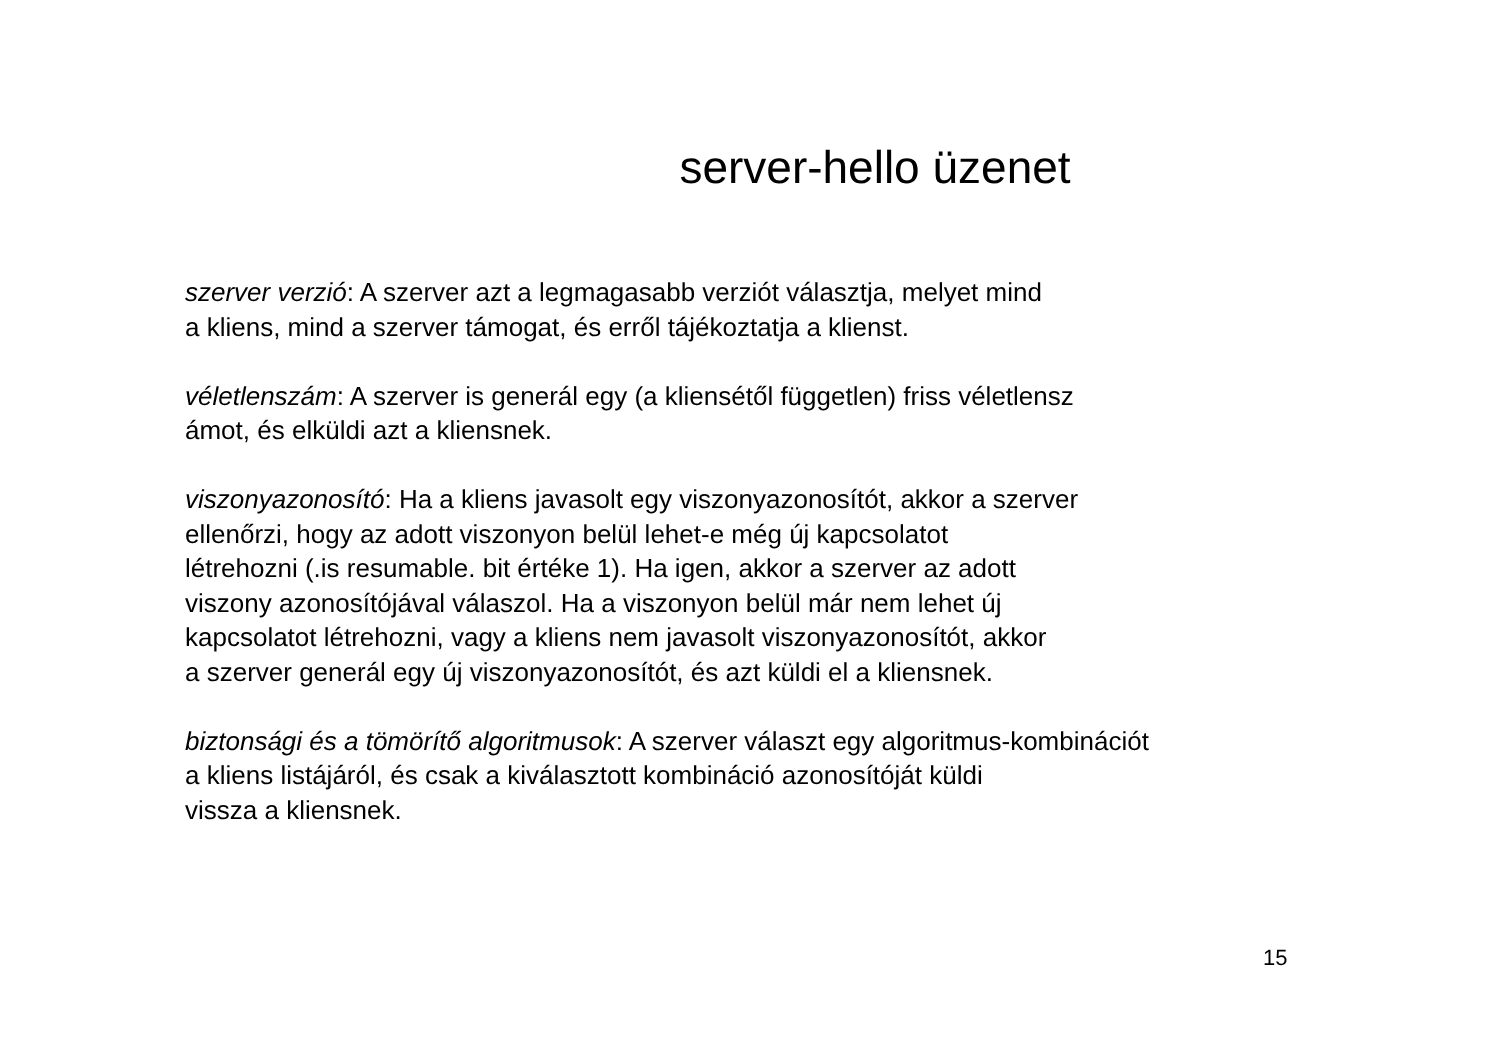server-hello üzenet
szerver verzió: A szerver azt a legmagasabb verziót választja, melyet mind
a kliens, mind a szerver támogat, és erről tájékoztatja a klienst.
véletlenszám: A szerver is generál egy (a kliensétől független) friss véletlensz
ámot, és elküldi azt a kliensnek.
viszonyazonosító: Ha a kliens javasolt egy viszonyazonosítót, akkor a szerver
ellenőrzi, hogy az adott viszonyon belül lehet-e még új kapcsolatot
létrehozni (.is resumable. bit értéke 1). Ha igen, akkor a szerver az adott
viszony azonosítójával válaszol. Ha a viszonyon belül már nem lehet új
kapcsolatot létrehozni, vagy a kliens nem javasolt viszonyazonosítót, akkor
a szerver generál egy új viszonyazonosítót, és azt küldi el a kliensnek.
biztonsági és a tömörítő algoritmusok: A szerver választ egy algoritmus-kombinációt
a kliens listájáról, és csak a kiválasztott kombináció azonosítóját küldi
vissza a kliensnek.
15